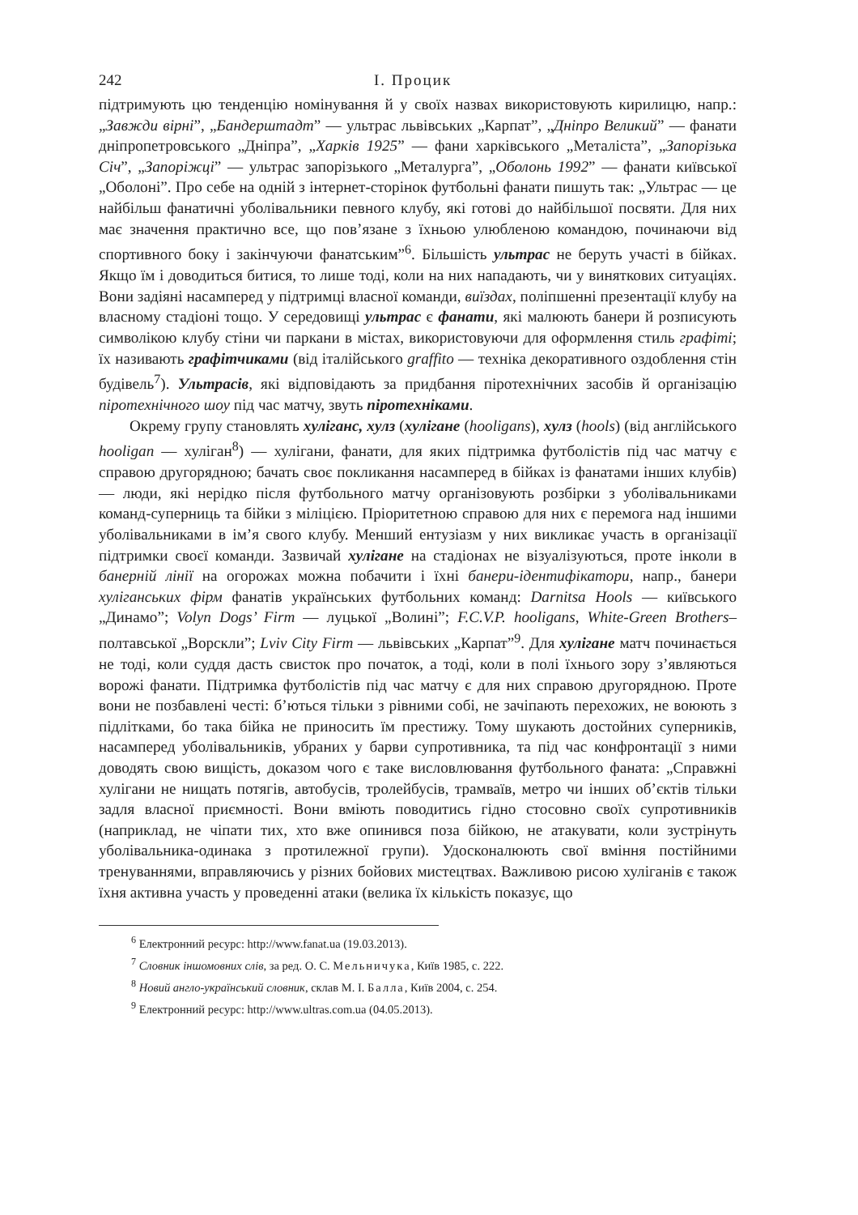242 І. Процик
підтримують цю тенденцію номінування й у своїх назвах використовують кирилицю, напр.: „Завжди вірні”, „Бандерштадт” — ультрас львівських „Карпат”, „Дніпро Великий” — фанати дніпропетровського „Дніпра”, „Харків 1925” — фани харківського „Металіста”, „Запорізька Січ”, „Запоріжці” — ультрас запорізького „Металурга”, „Оболонь 1992” — фанати київської „Оболоні”. Про себе на одній з інтернет-сторінок футбольні фанати пишуть так: „Ультрас — це найбільш фанатичні уболівальники певного клубу, які готові до найбільшої посвяти. Для них має значення практично все, що пов’язане з їхньою улюбленою командою, починаючи від спортивного боку і закінчуючи фанатським”<sup>6</sup>. Більшість ультрас не беруть участі в бійках. Якщо їм і доводиться битися, то лише тоді, коли на них нападають, чи у виняткових ситуаціях. Вони задіяні насамперед у підтримці власної команди, виїздах, поліпшенні презентації клубу на власному стадіоні тощо. У середовищі ультрас є фанати, які малюють банери й розписують символікою клубу стіни чи паркани в містах, використовуючи для оформлення стиль графіті; їх називають графітчиками (від італійського graffito — техніка декоративного оздоблення стін будівель<sup>7</sup>). Ультрасів, які відповідають за придбання піротехнічних засобів й організацію піротехнічного шоу під час матчу, звуть піротехніками.
Окрему групу становлять хуліганс, хулз (хулігане (hooligans), хулз (hools) (від англійського hooligan — хуліган<sup>8</sup>) — хулігани, фанати, для яких підтримка футболістів під час матчу є справою другорядною; бачать своє покликання насамперед в бійках із фанатами інших клубів) — люди, які нерідко після футбольного матчу організовують розбірки з уболівальниками команд-суперниць та бійки з міліцією. Пріоритетною справою для них є перемога над іншими уболівальниками в ім’я свого клубу. Менший ентузіазм у них викликає участь в організації підтримки своєї команди. Зазвичай хулігане на стадіонах не візуалізуються, проте інколи в банерній лінії на огорожах можна побачити і їхні банери-ідентифікатори, напр., банери хуліганських фірм фанатів українських футбольних команд: Darnitsa Hools — київського „Динамо”; Volyn Dogs’ Firm — луцької „Волині”; F.C.V.P. hooligans, White-Green Brothers– полтавської „Ворскли”; Lviv City Firm — львівських „Карпат”<sup>9</sup>. Для хулігане матч починається не тоді, коли суддя дасть свисток про початок, а тоді, коли в полі їхнього зору з’являються ворожі фанати. Підтримка футболістів під час матчу є для них справою другорядною. Проте вони не позбавлені честі: б’ються тільки з рівними собі, не зачіпають перехожих, не воюють з підлітками, бо така бійка не приносить їм престижу. Тому шукають достойних суперників, насамперед уболівальників, убраних у барви супротивника, та під час конфронтації з ними доводять свою вищість, доказом чого є таке висловлювання футбольного фаната: „Справжні хулігани не нищать потягів, автобусів, тролейбусів, трамваїв, метро чи інших об’єктів тільки задля власної приємності. Вони вміють поводитись гідно стосовно своїх супротивників (наприклад, не чіпати тих, хто вже опинився поза бійкою, не атакувати, коли зустрінуть уболівальника-одинака з протилежної групи). Удосконалюють свої вміння постійними тренуваннями, вправляючись у різних бойових мистецтвах. Важливою рисою хуліганів є також їхня активна участь у проведенні атаки (велика їх кількість показує, що
<sup>6</sup> Електронний ресурс: http://www.fanat.ua (19.03.2013).
<sup>7</sup> Словник іншомовних слів, за ред. О. С. Мельничука, Київ 1985, с. 222.
<sup>8</sup> Новий англо-український словник, склав М. І. Балла, Київ 2004, с. 254.
<sup>9</sup> Електронний ресурс: http://www.ultras.com.ua (04.05.2013).